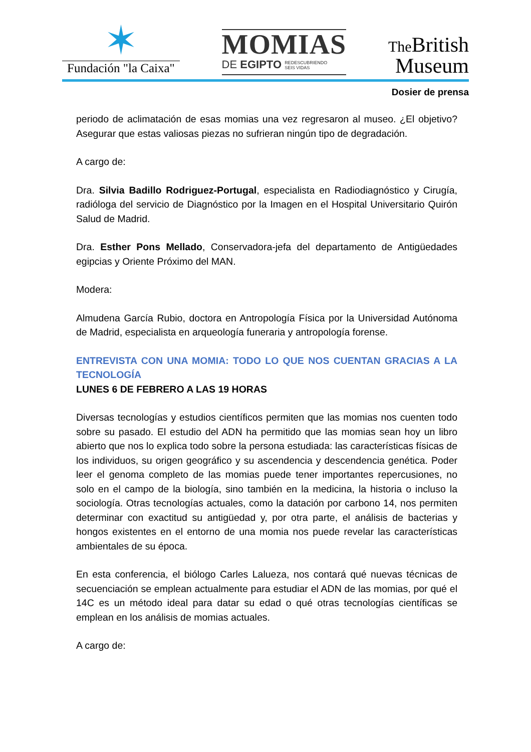✶
Fundación "la Caixa"
MOMIAS
DE EGIPTO REDESCUBRIENDO
SEIS VIDAS
The British
Museum
Dosier de prensa
periodo de aclimatación de esas momias una vez regresaron al museo. ¿El objetivo? Asegurar que estas valiosas piezas no sufrieran ningún tipo de degradación.
A cargo de:
Dra. Silvia Badillo Rodriguez-Portugal, especialista en Radiodiagnóstico y Cirugía, radióloga del servicio de Diagnóstico por la Imagen en el Hospital Universitario Quirón Salud de Madrid.
Dra. Esther Pons Mellado, Conservadora-jefa del departamento de Antigüedades egipcias y Oriente Próximo del MAN.
Modera:
Almudena García Rubio, doctora en Antropología Física por la Universidad Autónoma de Madrid, especialista en arqueología funeraria y antropología forense.
ENTREVISTA CON UNA MOMIA: TODO LO QUE NOS CUENTAN GRACIAS A LA TECNOLOGÍA
LUNES 6 DE FEBRERO A LAS 19 HORAS
Diversas tecnologías y estudios científicos permiten que las momias nos cuenten todo sobre su pasado. El estudio del ADN ha permitido que las momias sean hoy un libro abierto que nos lo explica todo sobre la persona estudiada: las características físicas de los individuos, su origen geográfico y su ascendencia y descendencia genética. Poder leer el genoma completo de las momias puede tener importantes repercusiones, no solo en el campo de la biología, sino también en la medicina, la historia o incluso la sociología. Otras tecnologías actuales, como la datación por carbono 14, nos permiten determinar con exactitud su antigüedad y, por otra parte, el análisis de bacterias y hongos existentes en el entorno de una momia nos puede revelar las características ambientales de su época.
En esta conferencia, el biólogo Carles Lalueza, nos contará qué nuevas técnicas de secuenciación se emplean actualmente para estudiar el ADN de las momias, por qué el 14C es un método ideal para datar su edad o qué otras tecnologías científicas se emplean en los análisis de momias actuales.
A cargo de: